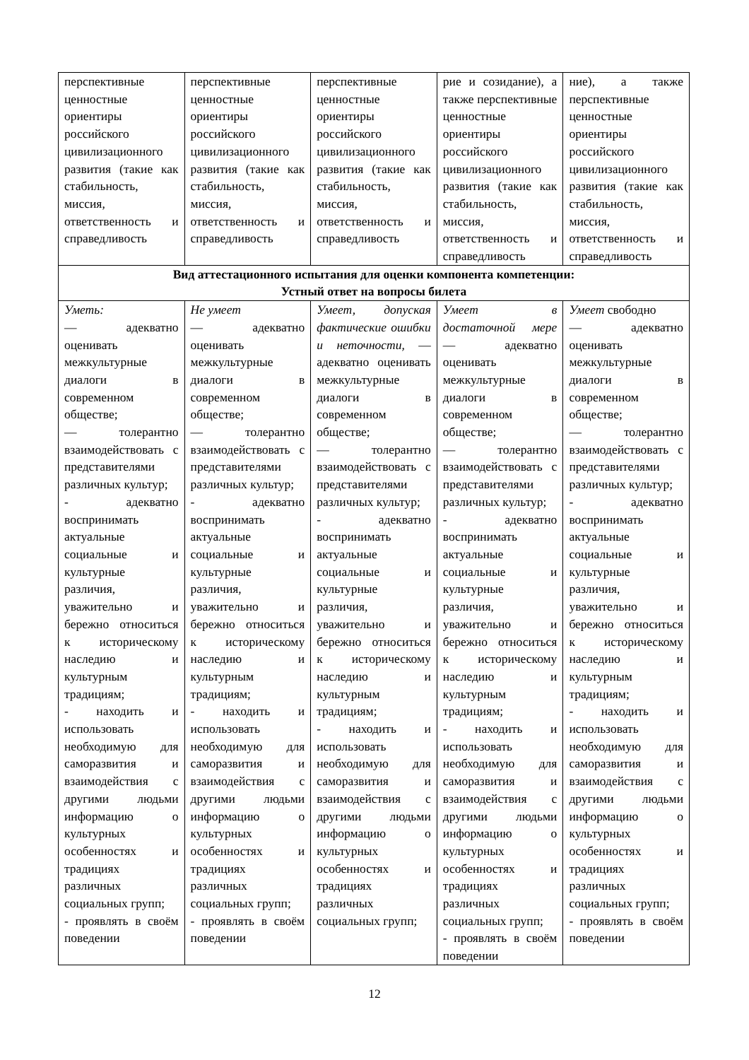| перспективные ценностные ориентиры российского цивилизационного развития (такие как стабильность, миссия, ответственность и справедливость | перспективные ценностные ориентиры российского цивилизационного развития (такие как стабильность, миссия, ответственность и справедливость | перспективные ценностные ориентиры российского цивилизационного развития (такие как стабильность, миссия, ответственность и справедливость | рие и созидание), а также перспективные ценностные ориентиры российского цивилизационного развития (такие как стабильность, миссия, ответственность и справедливость | ние), а также перспективные ценностные ориентиры российского цивилизационного развития (такие как стабильность, миссия, ответственность и справедливость |
| Вид аттестационного испытания для оценки компонента компетенции: Устный ответ на вопросы билета | | | | |
| Уметь: — адекватно оценивать межкультурные диалоги в современном обществе; — толерантно взаимодействовать с представителями различных культур; - адекватно воспринимать актуальные социальные и культурные различия, уважительно и бережно относиться к историческому наследию и культурным традициям; - находить и использовать необходимую для саморазвития и взаимодействия с другими людьми информацию о культурных особенностях и традициях различных социальных групп; - проявлять в своём поведении | Не умеет — адекватно оценивать межкультурные диалоги в современном обществе; — толерантно взаимодействовать с представителями различных культур; - адекватно воспринимать актуальные социальные и культурные различия, уважительно и бережно относиться к историческому наследию и культурным традициям; - находить и использовать необходимую для саморазвития и взаимодействия с другими людьми информацию о культурных особенностях и традициях различных социальных групп; - проявлять в своём поведении | Умеет, допуская фактические ошибки и неточности, — адекватно оценивать межкультурные диалоги в современном обществе; — толерантно взаимодействовать с представителями различных культур; - адекватно воспринимать актуальные социальные и культурные различия, уважительно и бережно относиться к историческому наследию и культурным традициям; - находить и использовать необходимую для саморазвития и взаимодействия с другими людьми информацию о культурных особенностях и традициях различных социальных групп; | Умеет в достаточной мере — адекватно оценивать межкультурные диалоги в современном обществе; — толерантно взаимодействовать с представителями различных культур; - адекватно воспринимать актуальные социальные и культурные различия, уважительно и бережно относиться к историческому наследию и культурным традициям; - находить и использовать необходимую для саморазвития и взаимодействия с другими людьми информацию о культурных особенностях и традициях различных социальных групп; - проявлять в своём поведении | Умеет свободно — адекватно оценивать межкультурные диалоги в современном обществе; — толерантно взаимодействовать с представителями различных культур; - адекватно воспринимать актуальные социальные и культурные различия, уважительно и бережно относиться к историческому наследию и культурным традициям; - находить и использовать необходимую для саморазвития и взаимодействия с другими людьми информацию о культурных особенностях и традициях различных социальных групп; - проявлять в своём поведении |
12